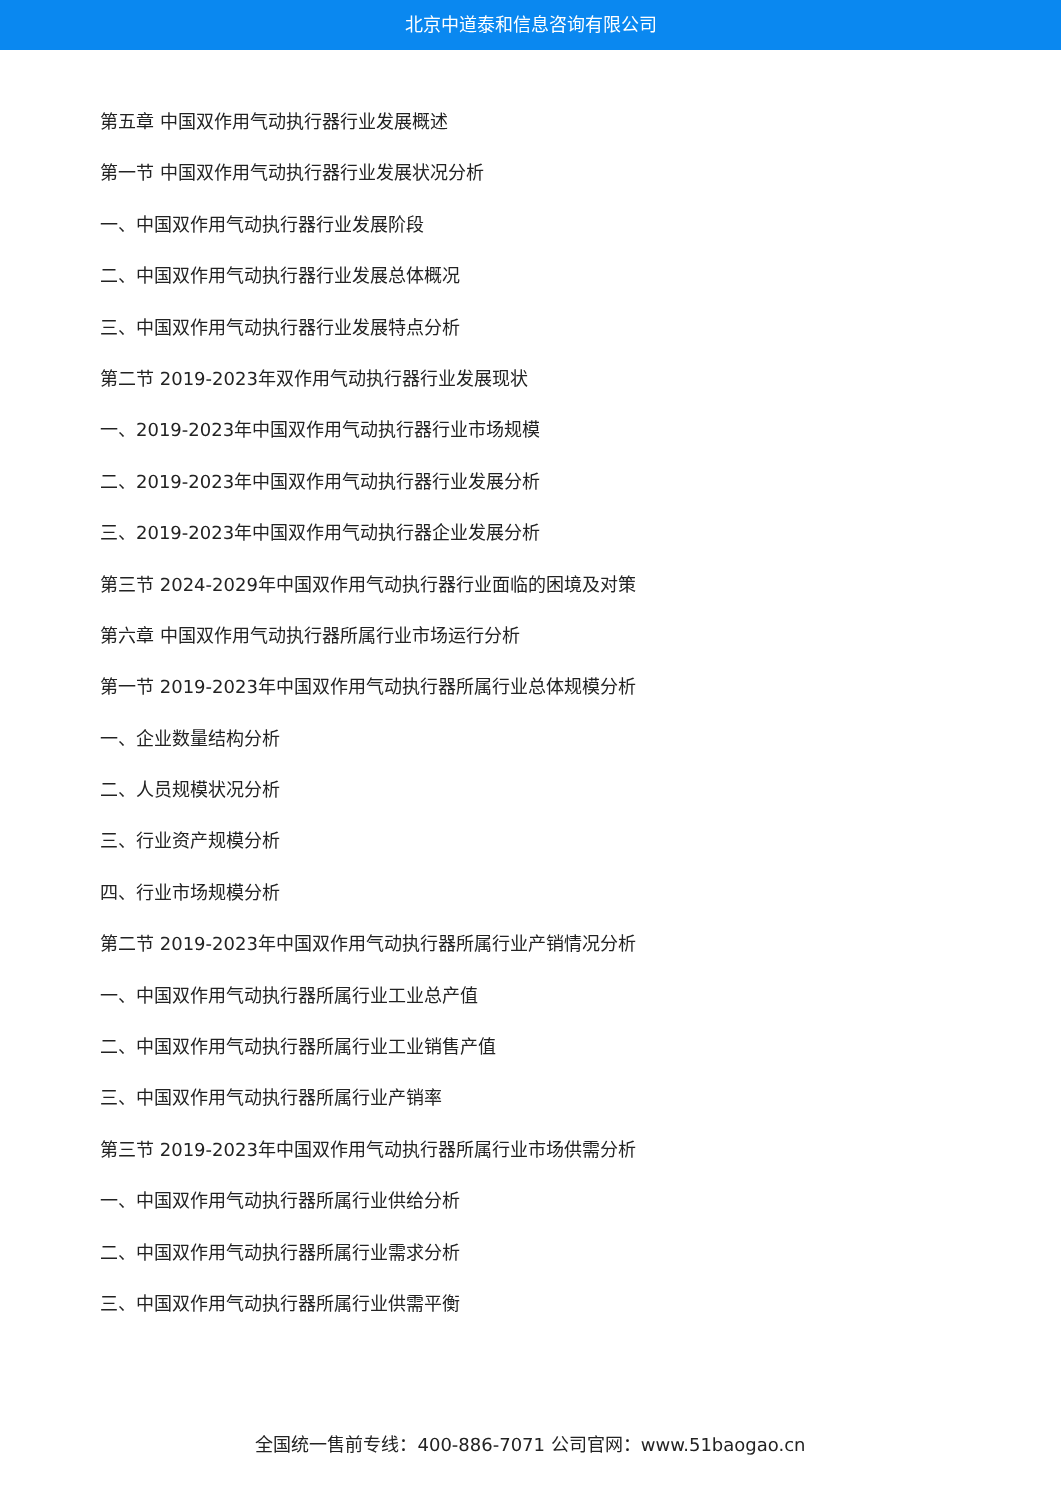北京中道泰和信息咨询有限公司
第五章 中国双作用气动执行器行业发展概述
第一节 中国双作用气动执行器行业发展状况分析
一、中国双作用气动执行器行业发展阶段
二、中国双作用气动执行器行业发展总体概况
三、中国双作用气动执行器行业发展特点分析
第二节 2019-2023年双作用气动执行器行业发展现状
一、2019-2023年中国双作用气动执行器行业市场规模
二、2019-2023年中国双作用气动执行器行业发展分析
三、2019-2023年中国双作用气动执行器企业发展分析
第三节 2024-2029年中国双作用气动执行器行业面临的困境及对策
第六章 中国双作用气动执行器所属行业市场运行分析
第一节 2019-2023年中国双作用气动执行器所属行业总体规模分析
一、企业数量结构分析
二、人员规模状况分析
三、行业资产规模分析
四、行业市场规模分析
第二节 2019-2023年中国双作用气动执行器所属行业产销情况分析
一、中国双作用气动执行器所属行业工业总产值
二、中国双作用气动执行器所属行业工业销售产值
三、中国双作用气动执行器所属行业产销率
第三节 2019-2023年中国双作用气动执行器所属行业市场供需分析
一、中国双作用气动执行器所属行业供给分析
二、中国双作用气动执行器所属行业需求分析
三、中国双作用气动执行器所属行业供需平衡
全国统一售前专线：400-886-7071 公司官网：www.51baogao.cn